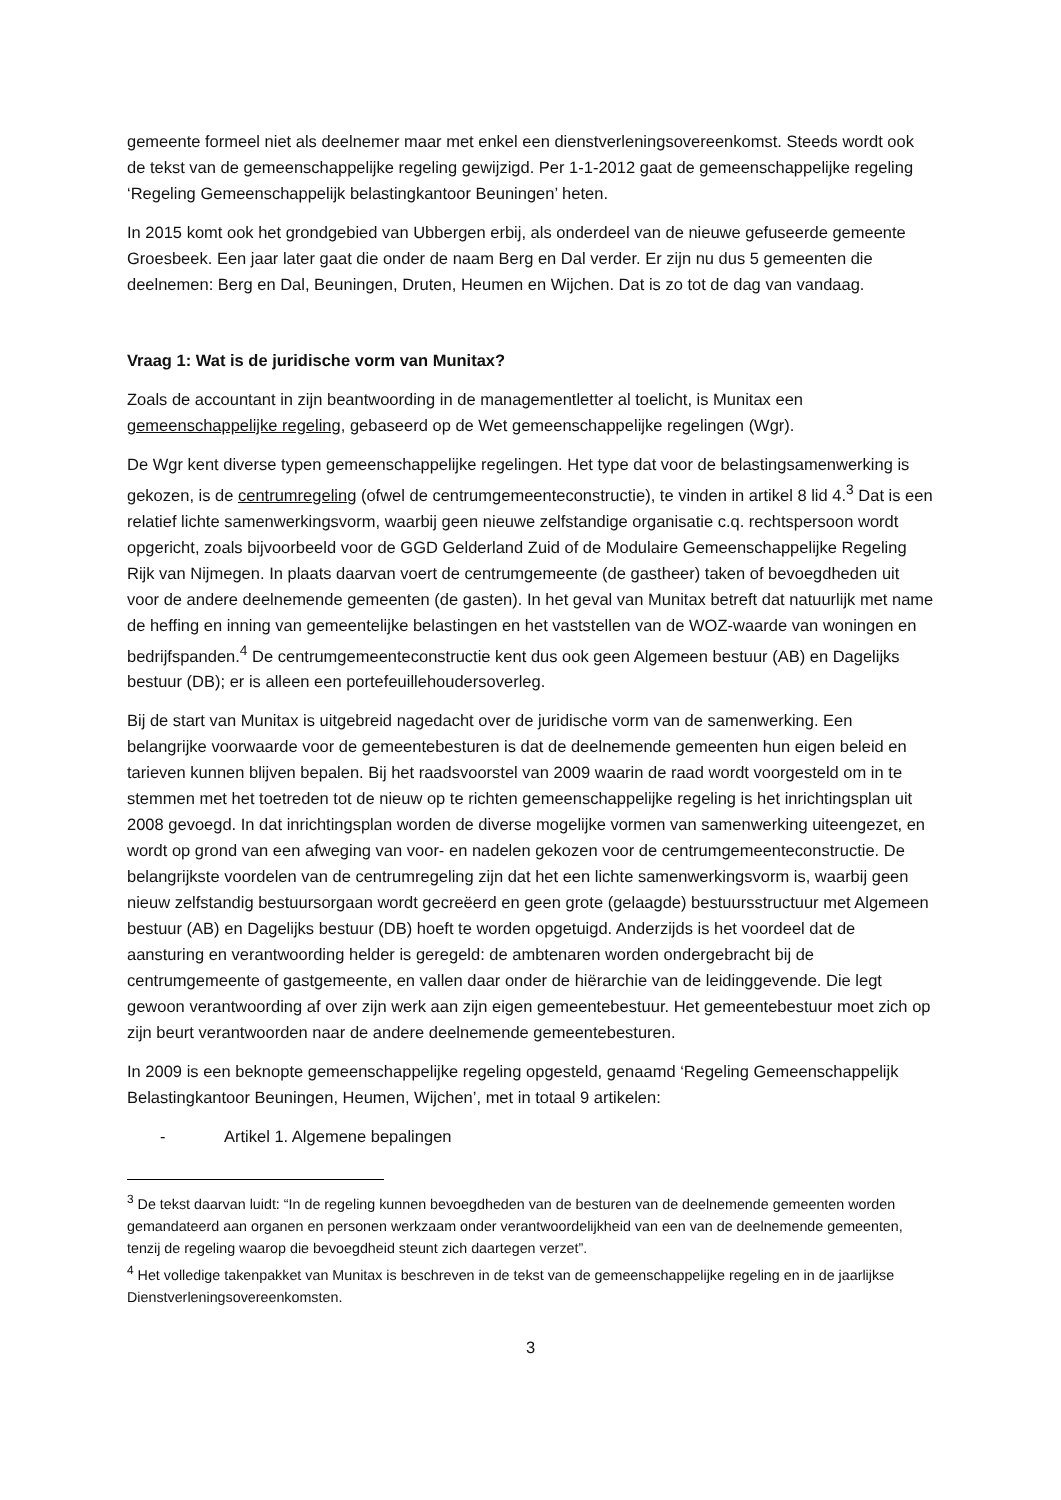gemeente formeel niet als deelnemer maar met enkel een dienstverleningsovereenkomst. Steeds wordt ook de tekst van de gemeenschappelijke regeling gewijzigd. Per 1-1-2012 gaat de gemeenschappelijke regeling ‘Regeling Gemeenschappelijk belastingkantoor Beuningen’ heten.
In 2015 komt ook het grondgebied van Ubbergen erbij, als onderdeel van de nieuwe gefuseerde gemeente Groesbeek. Een jaar later gaat die onder de naam Berg en Dal verder. Er zijn nu dus 5 gemeenten die deelnemen: Berg en Dal, Beuningen, Druten, Heumen en Wijchen. Dat is zo tot de dag van vandaag.
Vraag 1: Wat is de juridische vorm van Munitax?
Zoals de accountant in zijn beantwoording in de managementletter al toelicht, is Munitax een gemeenschappelijke regeling, gebaseerd op de Wet gemeenschappelijke regelingen (Wgr).
De Wgr kent diverse typen gemeenschappelijke regelingen. Het type dat voor de belastingsamenwerking is gekozen, is de centrumregeling (ofwel de centrumgemeenteconstructie), te vinden in artikel 8 lid 4.<sup>3</sup> Dat is een relatief lichte samenwerkingsvorm, waarbij geen nieuwe zelfstandige organisatie c.q. rechtspersoon wordt opgericht, zoals bijvoorbeeld voor de GGD Gelderland Zuid of de Modulaire Gemeenschappelijke Regeling Rijk van Nijmegen. In plaats daarvan voert de centrumgemeente (de gastheer) taken of bevoegdheden uit voor de andere deelnemende gemeenten (de gasten). In het geval van Munitax betreft dat natuurlijk met name de heffing en inning van gemeentelijke belastingen en het vaststellen van de WOZ-waarde van woningen en bedrijfspanden.<sup>4</sup> De centrumgemeenteconstructie kent dus ook geen Algemeen bestuur (AB) en Dagelijks bestuur (DB); er is alleen een portefeuillehoudersoverleg.
Bij de start van Munitax is uitgebreid nagedacht over de juridische vorm van de samenwerking. Een belangrijke voorwaarde voor de gemeentebesturen is dat de deelnemende gemeenten hun eigen beleid en tarieven kunnen blijven bepalen. Bij het raadsvoorstel van 2009 waarin de raad wordt voorgesteld om in te stemmen met het toetreden tot de nieuw op te richten gemeenschappelijke regeling is het inrichtingsplan uit 2008 gevoegd. In dat inrichtingsplan worden de diverse mogelijke vormen van samenwerking uiteengezet, en wordt op grond van een afweging van voor- en nadelen gekozen voor de centrumgemeenteconstructie. De belangrijkste voordelen van de centrumregeling zijn dat het een lichte samenwerkingsvorm is, waarbij geen nieuw zelfstandig bestuursorgaan wordt gecreëerd en geen grote (gelaagde) bestuursstructuur met Algemeen bestuur (AB) en Dagelijks bestuur (DB) hoeft te worden opgetuigd. Anderzijds is het voordeel dat de aansturing en verantwoording helder is geregeld: de ambtenaren worden ondergebracht bij de centrumgemeente of gastgemeente, en vallen daar onder de hiërarchie van de leidinggevende. Die legt gewoon verantwoording af over zijn werk aan zijn eigen gemeentebestuur. Het gemeentebestuur moet zich op zijn beurt verantwoorden naar de andere deelnemende gemeentebesturen.
In 2009 is een beknopte gemeenschappelijke regeling opgesteld, genaamd ‘Regeling Gemeenschappelijk Belastingkantoor Beuningen, Heumen, Wijchen’, met in totaal 9 artikelen:
- Artikel 1. Algemene bepalingen
<sup>3</sup> De tekst daarvan luidt: “In de regeling kunnen bevoegdheden van de besturen van de deelnemende gemeenten worden gemandateerd aan organen en personen werkzaam onder verantwoordelijkheid van een van de deelnemende gemeenten, tenzij de regeling waarop die bevoegdheid steunt zich daartegen verzet”.
<sup>4</sup> Het volledige takenpakket van Munitax is beschreven in de tekst van de gemeenschappelijke regeling en in de jaarlijkse Dienstverleningsovereenkomsten.
3